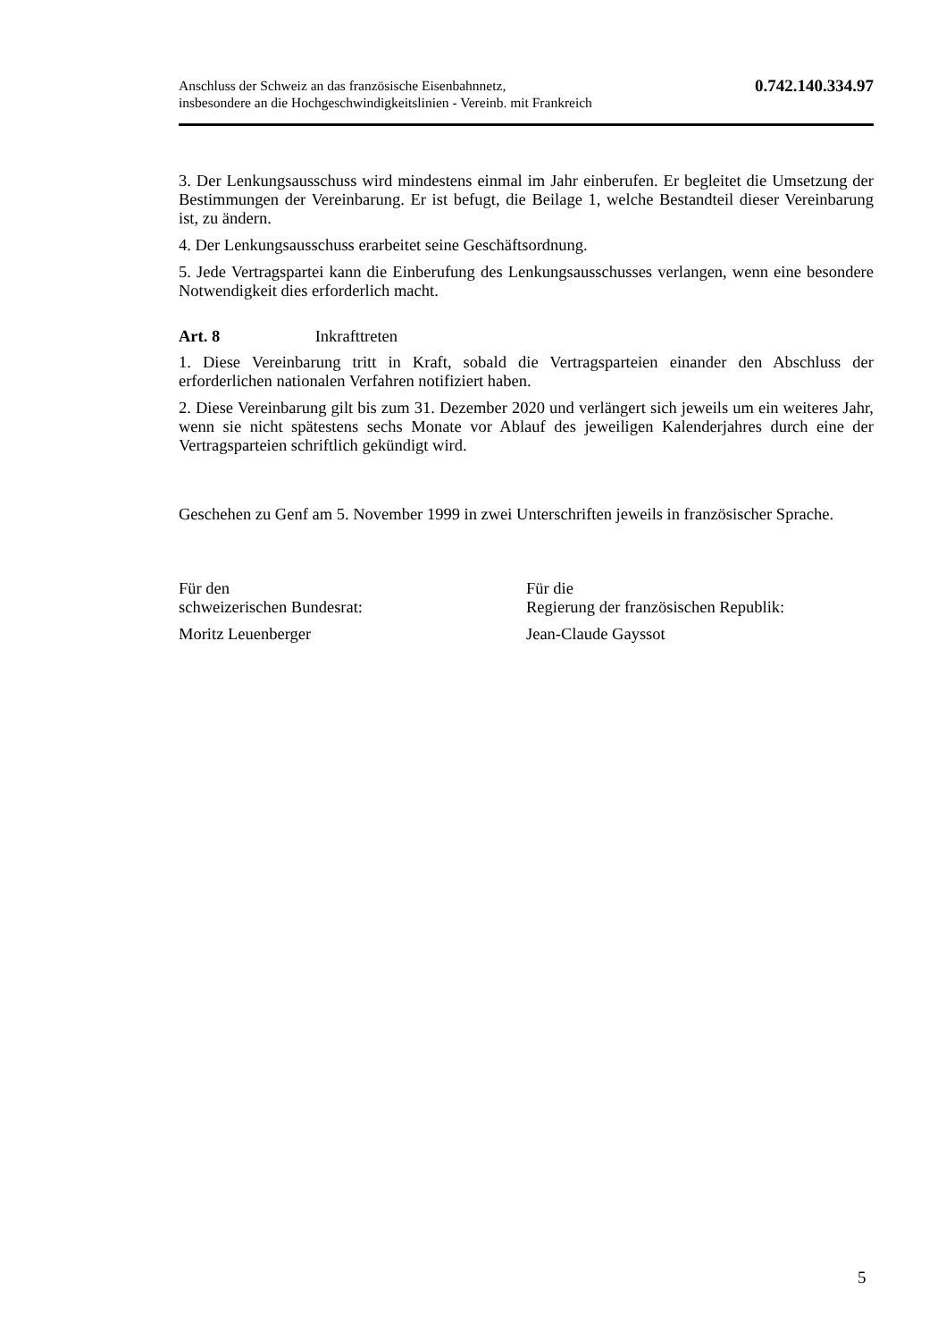Anschluss der Schweiz an das französische Eisenbahnnetz,
insbesondere an die Hochgeschwindigkeitslinien - Vereinb. mit Frankreich
0.742.140.334.97
3. Der Lenkungsausschuss wird mindestens einmal im Jahr einberufen. Er begleitet die Umsetzung der Bestimmungen der Vereinbarung. Er ist befugt, die Beilage 1, welche Bestandteil dieser Vereinbarung ist, zu ändern.
4. Der Lenkungsausschuss erarbeitet seine Geschäftsordnung.
5. Jede Vertragspartei kann die Einberufung des Lenkungsausschusses verlangen, wenn eine besondere Notwendigkeit dies erforderlich macht.
Art. 8 Inkrafttreten
1. Diese Vereinbarung tritt in Kraft, sobald die Vertragsparteien einander den Abschluss der erforderlichen nationalen Verfahren notifiziert haben.
2. Diese Vereinbarung gilt bis zum 31. Dezember 2020 und verlängert sich jeweils um ein weiteres Jahr, wenn sie nicht spätestens sechs Monate vor Ablauf des jeweiligen Kalenderjahres durch eine der Vertragsparteien schriftlich gekündigt wird.
Geschehen zu Genf am 5. November 1999 in zwei Unterschriften jeweils in französischer Sprache.
Für den
schweizerischen Bundesrat:
Moritz Leuenberger
Für die
Regierung der französischen Republik:
Jean-Claude Gayssot
5